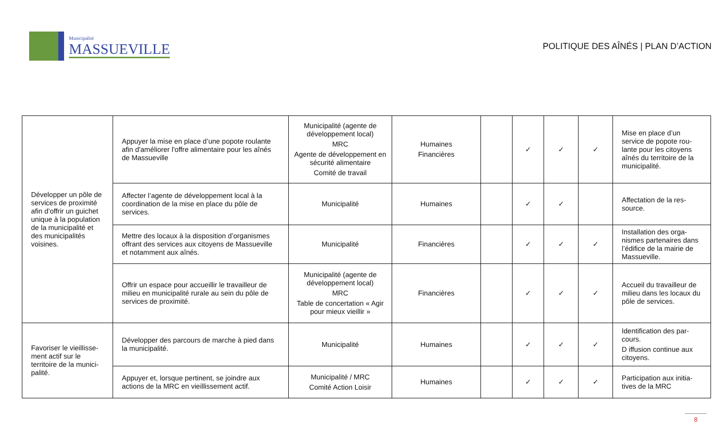Municipalité
MASSUEVILLE
POLITIQUE DES AÎNÉS | PLAN D’ACTION
| Développer un pôle de services de proximité afin d’offrir un guichet unique à la population de la municipalité et des municipalités voisines. | Appuyer la mise en place d’une popote roulante afin d'améliorer l'offre alimentaire pour les aînés de Massueville | Municipalité (agente de développement local) MRC Agente de développement en sécurité alimentaire Comité de travail | Humaines Financières | | ✓ | ✓ | ✓ | Mise en place d’un service de popote rou-lante pour les citoyens aînés du territoire de la municipalité. |
| | Affecter l’agente de développement local à la coordination de la mise en place du pôle de services. | Municipalité | Humaines | | ✓ | ✓ | | Affectation de la res-source. |
| | Mettre des locaux à la disposition d’organismes offrant des services aux citoyens de Massueville et notamment aux aînés. | Municipalité | Financières | | ✓ | ✓ | ✓ | Installation des orga-nismes partenaires dans l’édifice de la mairie de Massueville. |
| | Offrir un espace pour accueillir le travailleur de milieu en municipalité rurale au sein du pôle de services de proximité. | Municipalité (agente de développement local) MRC Table de concertation « Agir pour mieux vieillir » | Financières | | ✓ | ✓ | ✓ | Accueil du travailleur de milieu dans les locaux du pôle de services. |
| Favoriser le vieillisse-ment actif sur le territoire de la munici-palité. | Développer des parcours de marche à pied dans la municipalité. | Municipalité | Humaines | | ✓ | ✓ | ✓ | Identification des par-cours. D iffusion continue aux citoyens. |
| | Appuyer et, lorsque pertinent, se joindre aux actions de la MRC en vieillissement actif. | Municipalité / MRC Comité Action Loisir | Humaines | | ✓ | ✓ | ✓ | Participation aux initia-tives de la MRC |
8